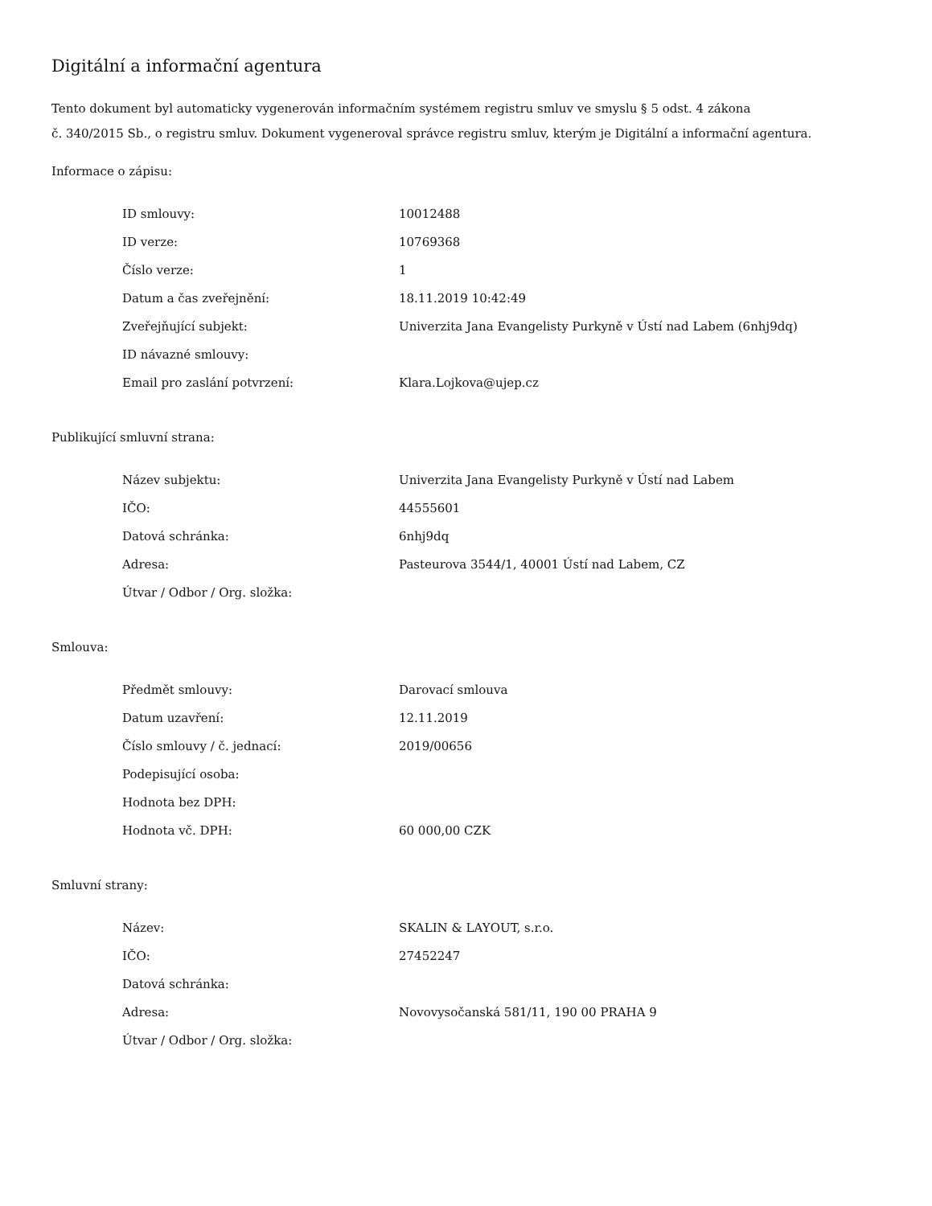Digitální a informační agentura
Tento dokument byl automaticky vygenerován informačním systémem registru smluv ve smyslu § 5 odst. 4 zákona
č. 340/2015 Sb., o registru smluv. Dokument vygeneroval správce registru smluv, kterým je Digitální a informační agentura.
Informace o zápisu:
| ID smlouvy: | 10012488 |
| ID verze: | 10769368 |
| Číslo verze: | 1 |
| Datum a čas zveřejnění: | 18.11.2019 10:42:49 |
| Zveřejňující subjekt: | Univerzita Jana Evangelisty Purkyně v Ústí nad Labem (6nhj9dq) |
| ID návazné smlouvy: | |
| Email pro zaslání potvrzení: | Klara.Lojkova@ujep.cz |
Publikující smluvní strana:
| Název subjektu: | Univerzita Jana Evangelisty Purkyně v Ústí nad Labem |
| IČO: | 44555601 |
| Datová schránka: | 6nhj9dq |
| Adresa: | Pasteurova 3544/1, 40001 Ústí nad Labem, CZ |
| Útvar / Odbor / Org. složka: | |
Smlouva:
| Předmět smlouvy: | Darovací smlouva |
| Datum uzavření: | 12.11.2019 |
| Číslo smlouvy / č. jednací: | 2019/00656 |
| Podepisující osoba: | |
| Hodnota bez DPH: | |
| Hodnota vč. DPH: | 60 000,00 CZK |
Smluvní strany:
| Název: | SKALIN & LAYOUT, s.r.o. |
| IČO: | 27452247 |
| Datová schránka: | |
| Adresa: | Novovysočanská 581/11, 190 00 PRAHA 9 |
| Útvar / Odbor / Org. složka: | |